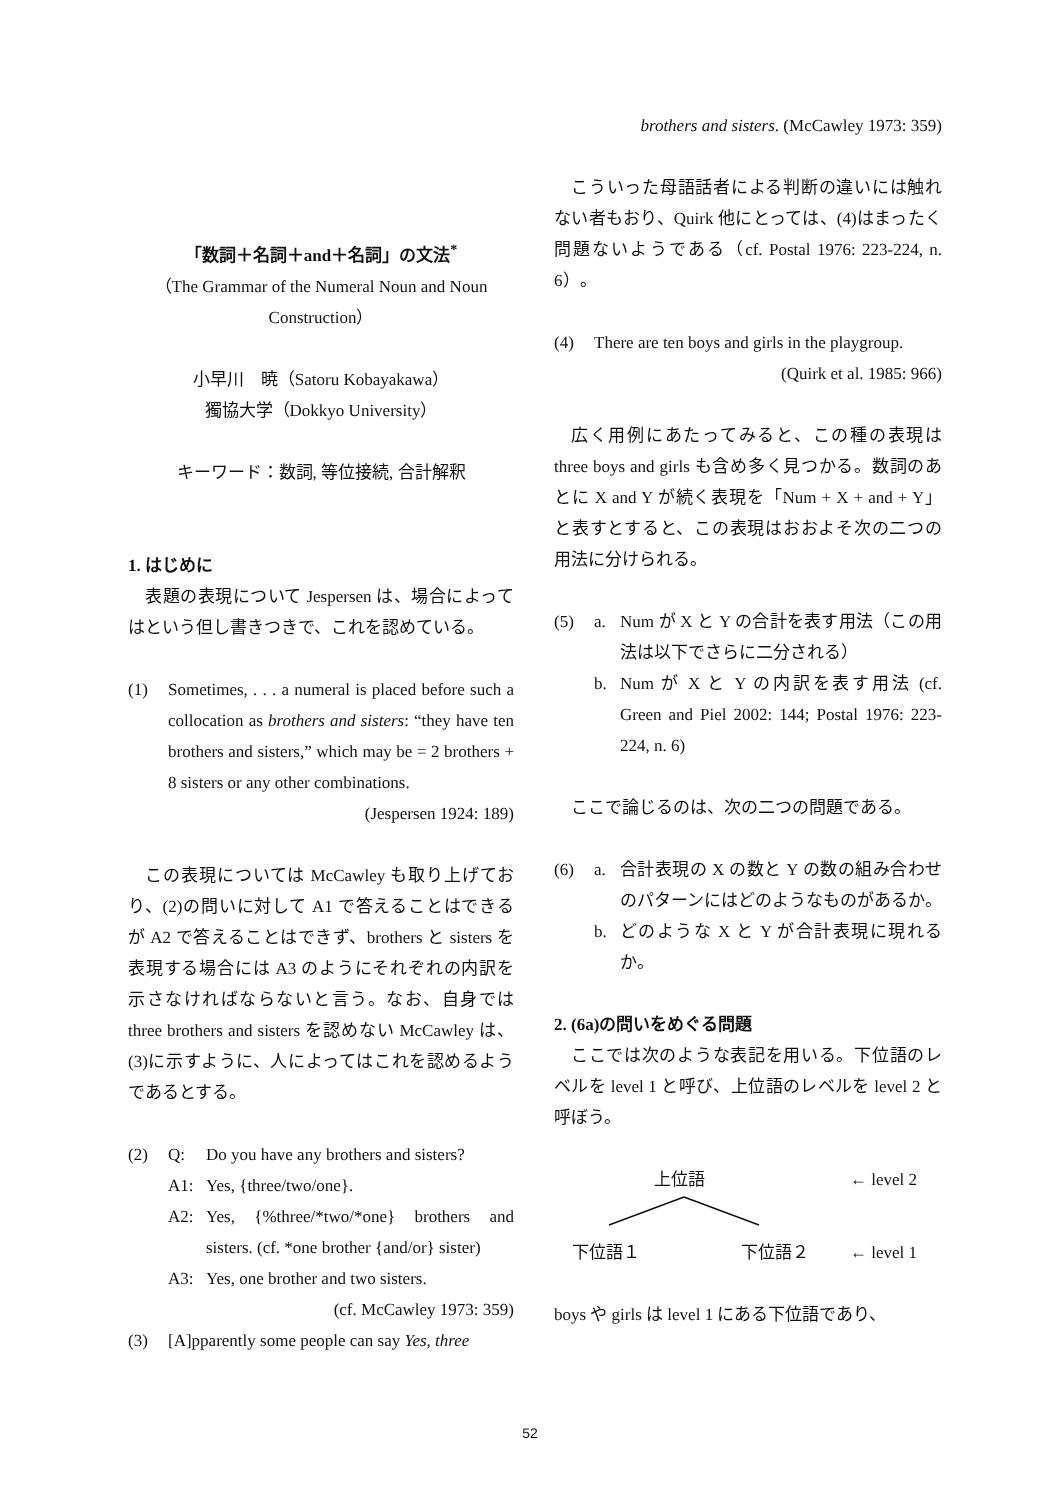「数詞＋名詞＋and＋名詞」の文法<sup>*</sup>
（The Grammar of the Numeral Noun and Noun Construction）
小早川　暁（Satoru Kobayakawa）
獨協大学（Dokkyo University）
キーワード：数詞, 等位接続, 合計解釈
1. はじめに
表題の表現について Jespersen は、場合によってはという但し書きつきで、これを認めている。
(1) Sometimes, . . . a numeral is placed before such a collocation as brothers and sisters: “they have ten brothers and sisters,” which may be = 2 brothers + 8 sisters or any other combinations. (Jespersen 1924: 189)
この表現については McCawley も取り上げており、(2)の問いに対して A1 で答えることはできるが A2 で答えることはできず、brothers と sisters を表現する場合には A3 のようにそれぞれの内訳を示さなければならないと言う。なお、自身では three brothers and sisters を認めない McCawley は、(3)に示すように、人によってはこれを認めるようであるとする。
(2) Q: Do you have any brothers and sisters?
A1: Yes, {three/two/one}.
A2: Yes, {%three/*two/*one} brothers and sisters. (cf. *one brother {and/or} sister)
A3: Yes, one brother and two sisters.
(cf. McCawley 1973: 359)
(3) [A]pparently some people can say Yes, three
brothers and sisters. (McCawley 1973: 359)
こういった母語話者による判断の違いには触れない者もおり、Quirk 他にとっては、(4)はまったく問題ないようである（cf. Postal 1976: 223-224, n. 6）。
(4) There are ten boys and girls in the playgroup. (Quirk et al. 1985: 966)
広く用例にあたってみると、この種の表現は three boys and girls も含め多く見つかる。数詞のあとに X and Y が続く表現を「Num + X + and + Y」と表すとすると、この表現はおおよそ次の二つの用法に分けられる。
(5) a. Num が X と Y の合計を表す用法（この用法は以下でさらに二分される）
b. Num が X と Y の内訳を表す用法 (cf. Green and Piel 2002: 144; Postal 1976: 223-224, n. 6)
ここで論じるのは、次の二つの問題である。
(6) a. 合計表現の X の数と Y の数の組み合わせのパターンにはどのようなものがあるか。
b. どのような X と Y が合計表現に現れるか。
2. (6a)の問いをめぐる問題
ここでは次のような表記を用いる。下位語のレベルを level 1 と呼び、上位語のレベルを level 2 と呼ぼう。
上位語 ← level 2
下位語１ 下位語２ ← level 1
boys や girls は level 1 にある下位語であり、
52